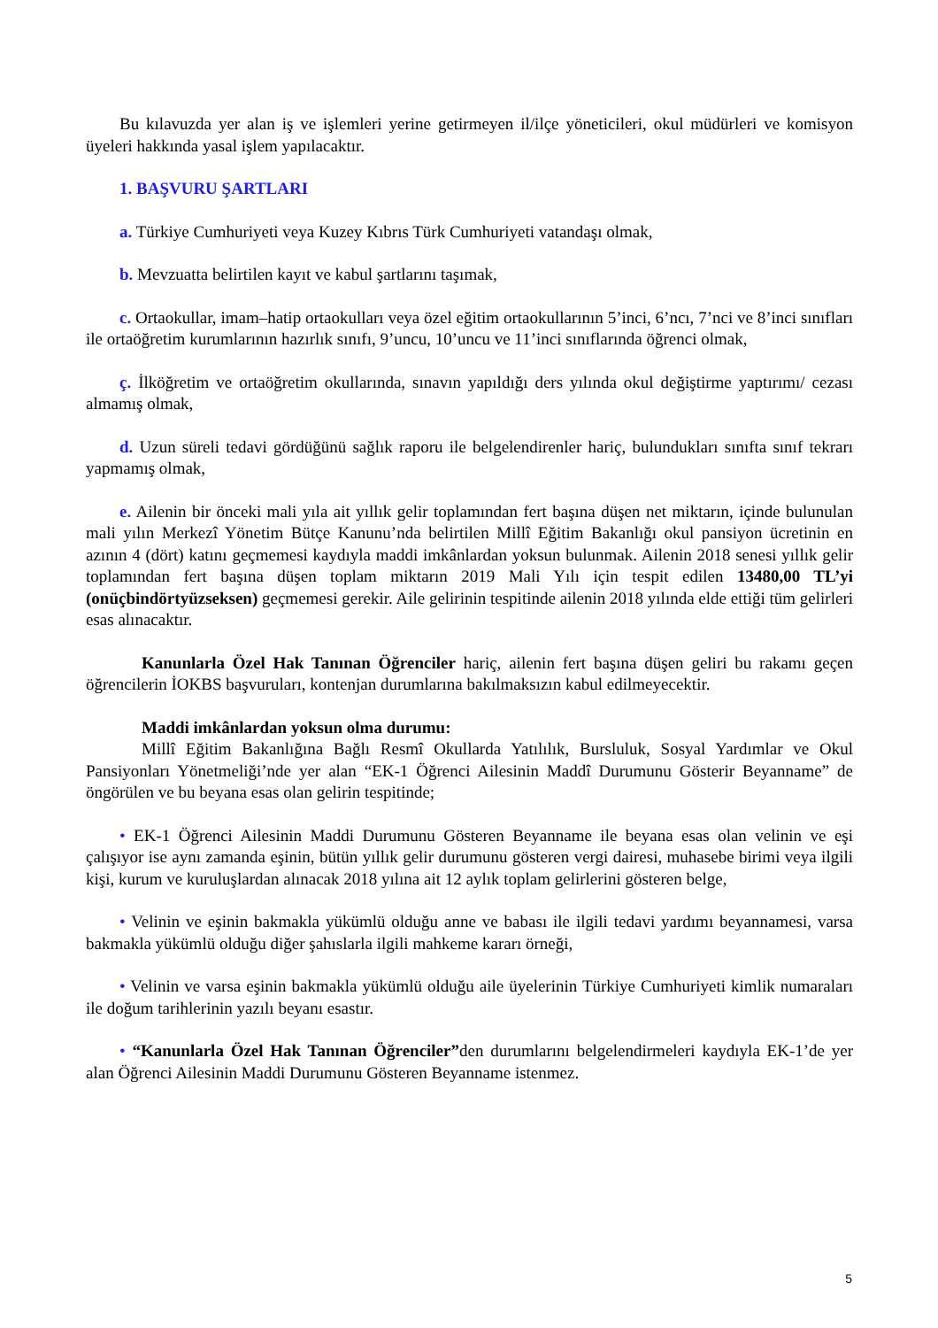Bu kılavuzda yer alan iş ve işlemleri yerine getirmeyen il/ilçe yöneticileri, okul müdürleri ve komisyon üyeleri hakkında yasal işlem yapılacaktır.
1. BAŞVURU ŞARTLARI
a. Türkiye Cumhuriyeti veya Kuzey Kıbrıs Türk Cumhuriyeti vatandaşı olmak,
b. Mevzuatta belirtilen kayıt ve kabul şartlarını taşımak,
c. Ortaokullar, imam–hatip ortaokulları veya özel eğitim ortaokullarının 5’inci, 6’ncı, 7’nci ve 8’inci sınıfları ile ortaöğretim kurumlarının hazırlık sınıfı, 9’uncu, 10’uncu ve 11’inci sınıflarında öğrenci olmak,
ç. İlköğretim ve ortaöğretim okullarında, sınavın yapıldığı ders yılında okul değiştirme yaptırımı/ cezası almamış olmak,
d. Uzun süreli tedavi gördüğünü sağlık raporu ile belgelendirenler hariç, bulundukları sınıfta sınıf tekrarı yapmamış olmak,
e. Ailenin bir önceki mali yıla ait yıllık gelir toplamından fert başına düşen net miktarın, içinde bulunulan mali yılın Merkezî Yönetim Bütçe Kanunu’nda belirtilen Millî Eğitim Bakanlığı okul pansiyon ücretinin en azının 4 (dört) katını geçmemesi kaydıyla maddi imkânlardan yoksun bulunmak. Ailenin 2018 senesi yıllık gelir toplamından fert başına düşen toplam miktarın 2019 Mali Yılı için tespit edilen 13480,00 TL’yi (onüçbindörtyüzseksen) geçmemesi gerekir. Aile gelirinin tespitinde ailenin 2018 yılında elde ettiği tüm gelirleri esas alınacaktır.
Kanunlarla Özel Hak Tanınan Öğrenciler hariç, ailenin fert başına düşen geliri bu rakamı geçen öğrencilerin İOKBS başvuruları, kontenjan durumlarına bakılmaksızın kabul edilmeyecektir.
Maddi imkânlardan yoksun olma durumu:
Millî Eğitim Bakanlığına Bağlı Resmî Okullarda Yatılılık, Bursluluk, Sosyal Yardımlar ve Okul Pansiyonları Yönetmeliği’nde yer alan “EK-1 Öğrenci Ailesinin Maddî Durumunu Gösterir Beyanname” de öngörülen ve bu beyana esas olan gelirin tespitinde;
• EK-1 Öğrenci Ailesinin Maddi Durumunu Gösteren Beyanname ile beyana esas olan velinin ve eşi çalışıyor ise aynı zamanda eşinin, bütün yıllık gelir durumunu gösteren vergi dairesi, muhasebe birimi veya ilgili kişi, kurum ve kuruluşlardan alınacak 2018 yılına ait 12 aylık toplam gelirlerini gösteren belge,
• Velinin ve eşinin bakmakla yükümlü olduğu anne ve babası ile ilgili tedavi yardımı beyannamesi, varsa bakmakla yükümlü olduğu diğer şahıslarla ilgili mahkeme kararı örneği,
• Velinin ve varsa eşinin bakmakla yükümlü olduğu aile üyelerinin Türkiye Cumhuriyeti kimlik numaraları ile doğum tarihlerinin yazılı beyanı esastır.
• “Kanunlarla Özel Hak Tanınan Öğrenciler”den durumlarını belgelendirmeleri kaydıyla EK-1’de yer alan Öğrenci Ailesinin Maddi Durumunu Gösteren Beyanname istenmez.
5